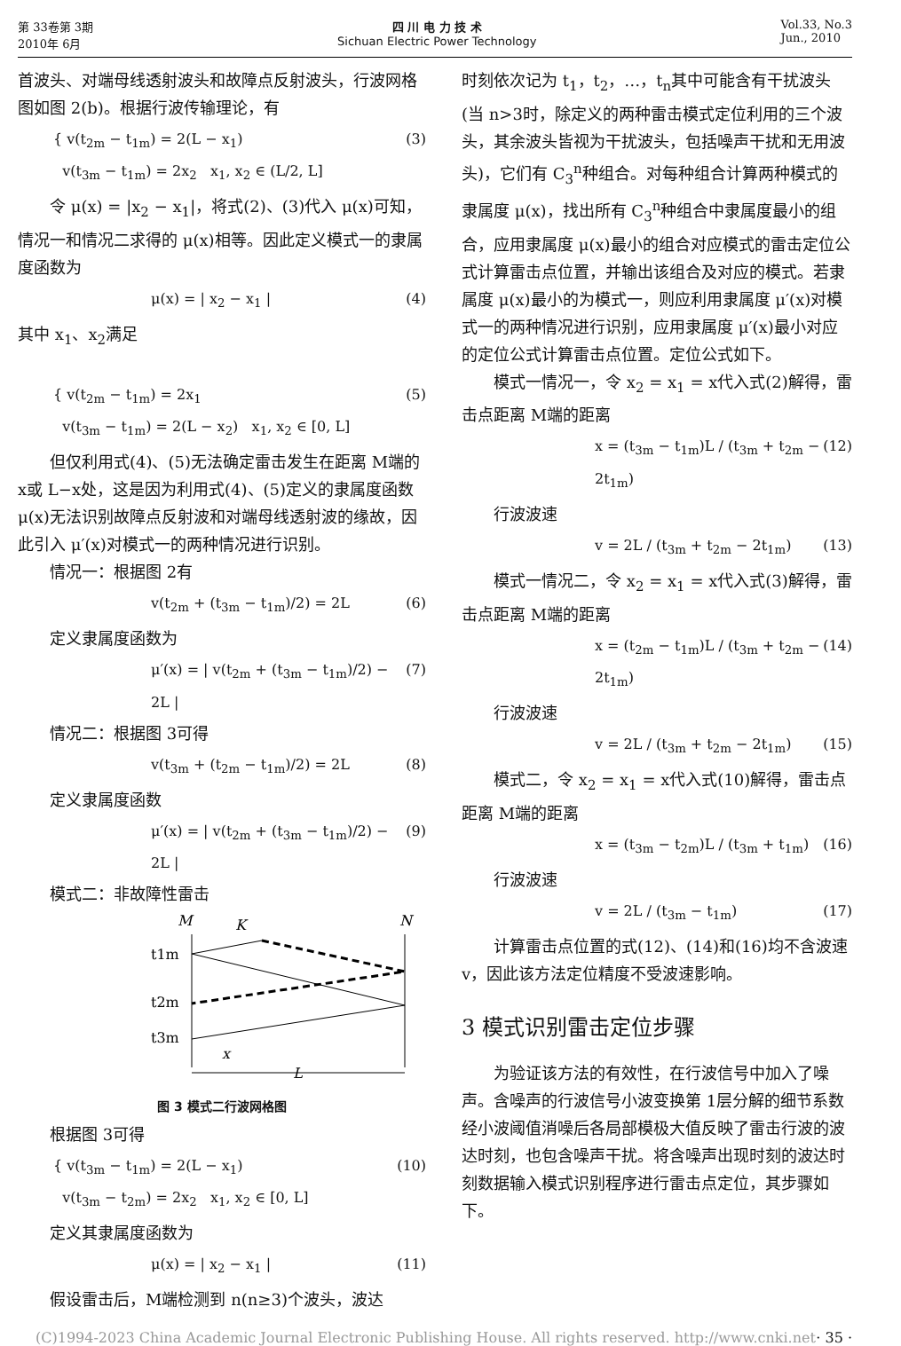第 33卷第 3期
2010年 6月
四 川 电 力 技 术
Sichuan Electric Power Technology
Vol.33, No.3
Jun., 2010
首波头、对端母线透射波头和故障点反射波头，行波网格图如图 2(b)。根据行波传输理论，有
{ v(t<sub>2m</sub> − t<sub>1m</sub>) = 2(L − x<sub>1</sub>)
v(t<sub>3m</sub> − t<sub>1m</sub>) = 2x<sub>2</sub> x<sub>1</sub>, x<sub>2</sub> ∈ (L/2, L] (3)
令 μ(x) = |x<sub>2</sub> − x<sub>1</sub>|，将式(2)、(3)代入 μ(x)可知，情况一和情况二求得的 μ(x)相等。因此定义模式一的隶属度函数为
μ(x) = | x<sub>2</sub> − x<sub>1</sub> | (4)
其中 x<sub>1</sub>、x<sub>2</sub>满足
{ v(t<sub>2m</sub> − t<sub>1m</sub>) = 2x<sub>1</sub>
v(t<sub>3m</sub> − t<sub>1m</sub>) = 2(L − x<sub>2</sub>) x<sub>1</sub>, x<sub>2</sub> ∈ [0, L] (5)
但仅利用式(4)、(5)无法确定雷击发生在距离 M端的 x或 L−x处，这是因为利用式(4)、(5)定义的隶属度函数 μ(x)无法识别故障点反射波和对端母线透射波的缘故，因此引入 μ′(x)对模式一的两种情况进行识别。
情况一：根据图 2有
v(t<sub>2m</sub> + (t<sub>3m</sub> − t<sub>1m</sub>)/2) = 2L (6)
定义隶属度函数为
μ′(x) = | v(t<sub>2m</sub> + (t<sub>3m</sub> − t<sub>1m</sub>)/2) − 2L | (7)
情况二：根据图 3可得
v(t<sub>3m</sub> + (t<sub>2m</sub> − t<sub>1m</sub>)/2) = 2L (8)
定义隶属度函数
μ′(x) = | v(t<sub>2m</sub> + (t<sub>3m</sub> − t<sub>1m</sub>)/2) − 2L | (9)
模式二：非故障性雷击
M
K
N
t1m
t2m
t3m
x
L
图 3 模式二行波网格图
根据图 3可得
{ v(t<sub>3m</sub> − t<sub>1m</sub>) = 2(L − x<sub>1</sub>)
v(t<sub>3m</sub> − t<sub>2m</sub>) = 2x<sub>2</sub> x<sub>1</sub>, x<sub>2</sub> ∈ [0, L] (10)
定义其隶属度函数为
μ(x) = | x<sub>2</sub> − x<sub>1</sub> | (11)
假设雷击后，M端检测到 n(n≥3)个波头，波达
时刻依次记为 t<sub>1</sub>，t<sub>2</sub>，…，t<sub>n</sub>其中可能含有干扰波头(当 n>3时，除定义的两种雷击模式定位利用的三个波头，其余波头皆视为干扰波头，包括噪声干扰和无用波头)，它们有 C<sub>3</sub><sup>n</sup>种组合。对每种组合计算两种模式的隶属度 μ(x)，找出所有 C<sub>3</sub><sup>n</sup>种组合中隶属度最小的组合，应用隶属度 μ(x)最小的组合对应模式的雷击定位公式计算雷击点位置，并输出该组合及对应的模式。若隶属度 μ(x)最小的为模式一，则应利用隶属度 μ′(x)对模式一的两种情况进行识别，应用隶属度 μ′(x)最小对应的定位公式计算雷击点位置。定位公式如下。
模式一情况一，令 x<sub>2</sub> = x<sub>1</sub> = x代入式(2)解得，雷击点距离 M端的距离
x = (t<sub>3m</sub> − t<sub>1m</sub>)L / (t<sub>3m</sub> + t<sub>2m</sub> − 2t<sub>1m</sub>) (12)
行波波速
v = 2L / (t<sub>3m</sub> + t<sub>2m</sub> − 2t<sub>1m</sub>) (13)
模式一情况二，令 x<sub>2</sub> = x<sub>1</sub> = x代入式(3)解得，雷击点距离 M端的距离
x = (t<sub>2m</sub> − t<sub>1m</sub>)L / (t<sub>3m</sub> + t<sub>2m</sub> − 2t<sub>1m</sub>) (14)
行波波速
v = 2L / (t<sub>3m</sub> + t<sub>2m</sub> − 2t<sub>1m</sub>) (15)
模式二，令 x<sub>2</sub> = x<sub>1</sub> = x代入式(10)解得，雷击点距离 M端的距离
x = (t<sub>3m</sub> − t<sub>2m</sub>)L / (t<sub>3m</sub> + t<sub>1m</sub>) (16)
行波波速
v = 2L / (t<sub>3m</sub> − t<sub>1m</sub>) (17)
计算雷击点位置的式(12)、(14)和(16)均不含波速 v，因此该方法定位精度不受波速影响。
3 模式识别雷击定位步骤
为验证该方法的有效性，在行波信号中加入了噪声。含噪声的行波信号小波变换第 1层分解的细节系数经小波阈值消噪后各局部模极大值反映了雷击行波的波达时刻，也包含噪声干扰。将含噪声出现时刻的波达时刻数据输入模式识别程序进行雷击点定位，其步骤如下。
(C)1994-2023 China Academic Journal Electronic Publishing House. All rights reserved. http://www.cnki.net · 35 ·